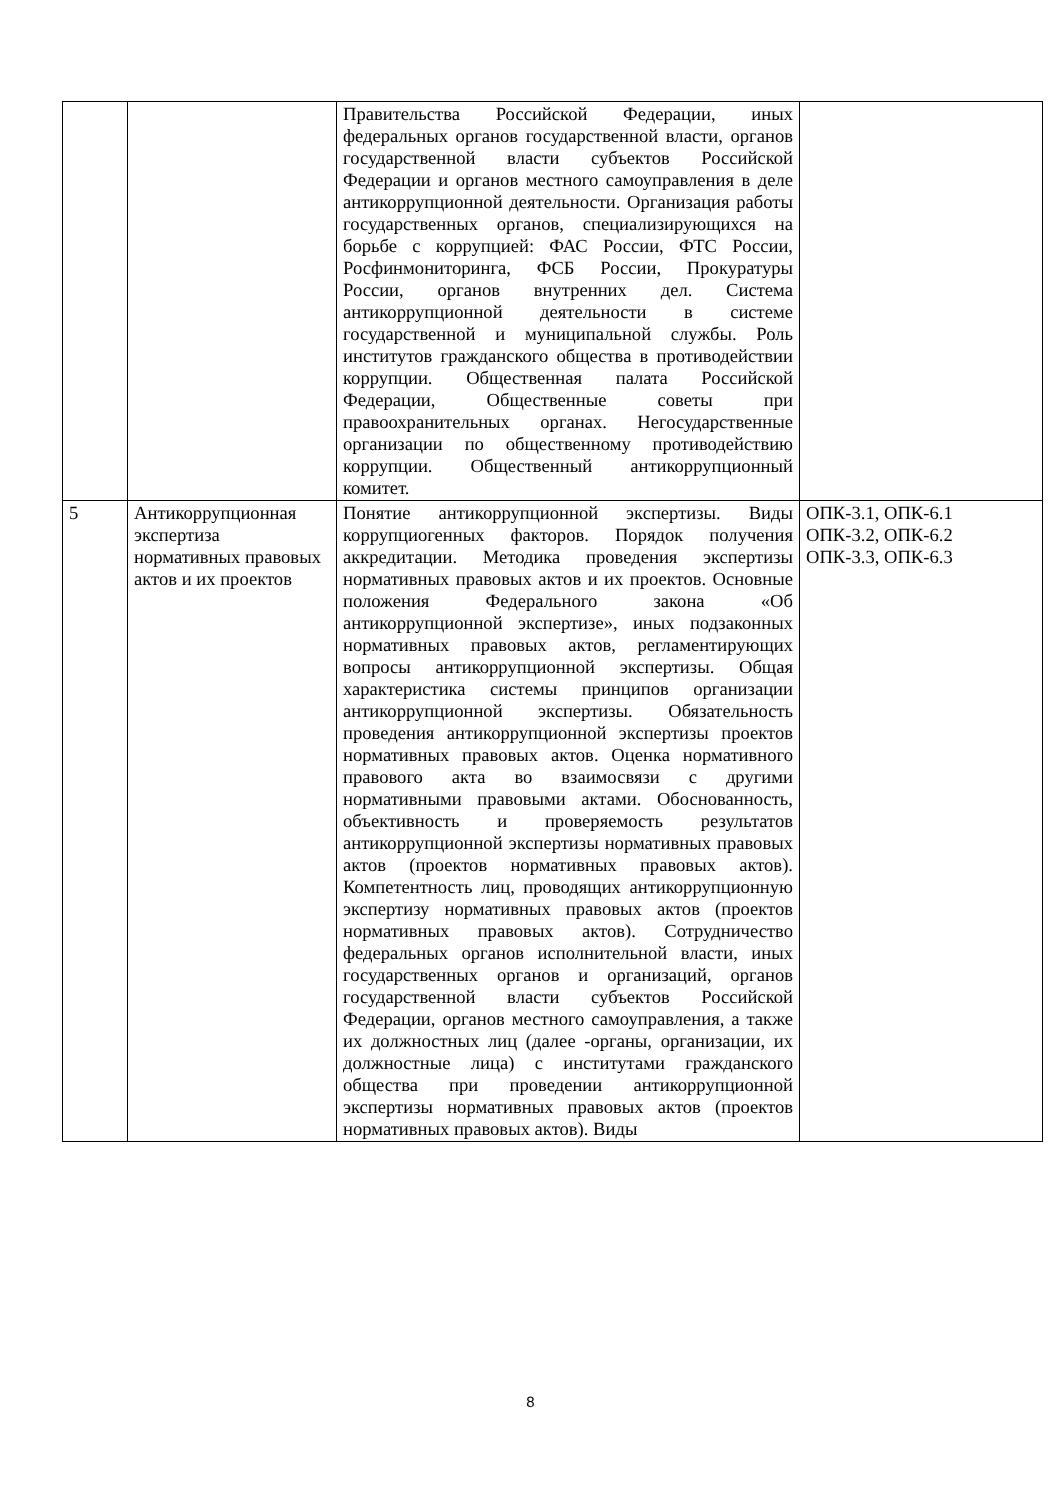| | | Правительства Российской Федерации, иных федеральных органов государственной власти, органов государственной власти субъектов Российской Федерации и органов местного самоуправления в деле антикоррупционной деятельности. Организация работы государственных органов, специализирующихся на борьбе с коррупцией: ФАС России, ФТС России, Росфинмониторинга, ФСБ России, Прокуратуры России, органов внутренних дел. Система антикоррупционной деятельности в системе государственной и муниципальной службы. Роль институтов гражданского общества в противодействии коррупции. Общественная палата Российской Федерации, Общественные советы при правоохранительных органах. Негосударственные организации по общественному противодействию коррупции. Общественный антикоррупционный комитет. | |
| 5 | Антикоррупционная экспертиза нормативных правовых актов и их проектов | Понятие антикоррупционной экспертизы. Виды коррупциогенных факторов. Порядок получения аккредитации. Методика проведения экспертизы нормативных правовых актов и их проектов. Основные положения Федерального закона «Об антикоррупционной экспертизе», иных подзаконных нормативных правовых актов, регламентирующих вопросы антикоррупционной экспертизы. Общая характеристика системы принципов организации антикоррупционной экспертизы. Обязательность проведения антикоррупционной экспертизы проектов нормативных правовых актов. Оценка нормативного правового акта во взаимосвязи с другими нормативными правовыми актами. Обоснованность, объективность и проверяемость результатов антикоррупционной экспертизы нормативных правовых актов (проектов нормативных правовых актов). Компетентность лиц, проводящих антикоррупционную экспертизу нормативных правовых актов (проектов нормативных правовых актов). Сотрудничество федеральных органов исполнительной власти, иных государственных органов и организаций, органов государственной власти субъектов Российской Федерации, органов местного самоуправления, а также их должностных лиц (далее -органы, организации, их должностные лица) с институтами гражданского общества при проведении антикоррупционной экспертизы нормативных правовых актов (проектов нормативных правовых актов). Виды | ОПК-3.1, ОПК-6.1 ОПК-3.2, ОПК-6.2 ОПК-3.3, ОПК-6.3 |
8